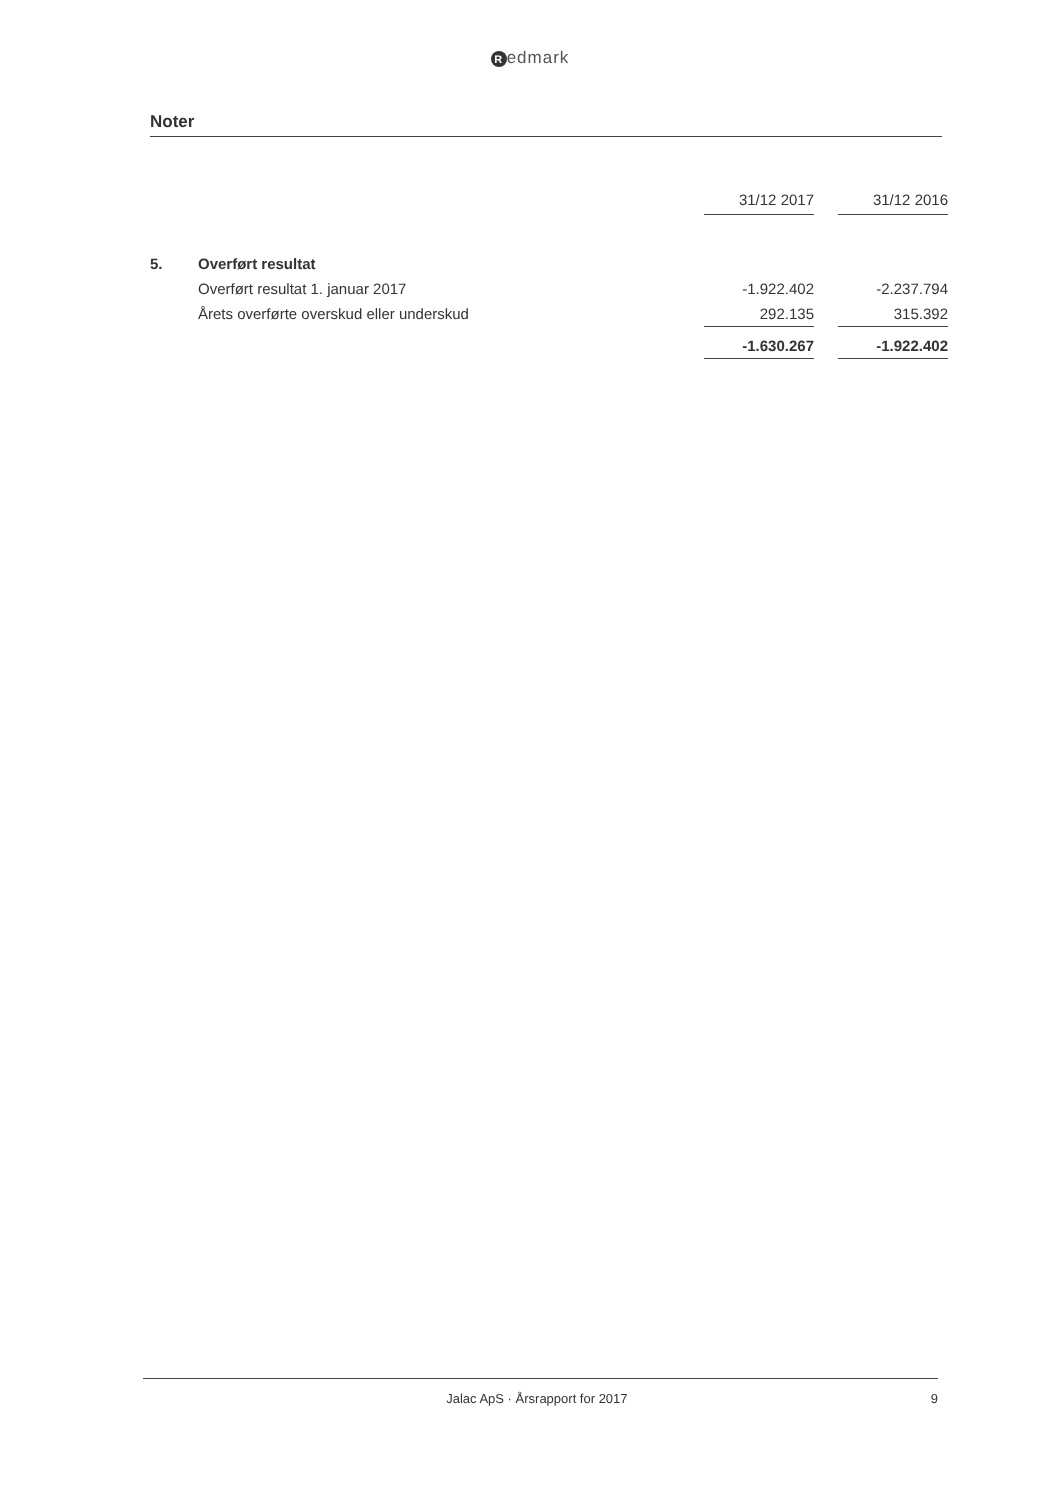Redmark
Noter
| | | 31/12 2017 | | 31/12 2016 |
| --- | --- | --- | --- | --- |
| 5. | Overført resultat | | | |
| | Overført resultat 1. januar 2017 | -1.922.402 | | -2.237.794 |
| | Årets overførte overskud eller underskud | 292.135 | | 315.392 |
| | | -1.630.267 | | -1.922.402 |
Jalac ApS · Årsrapport for 2017 9